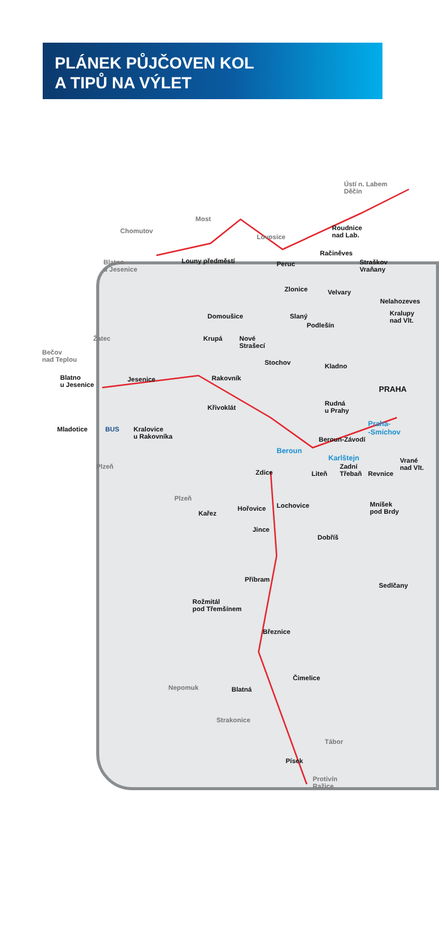PLÁNEK PŮJČOVEN KOL
A TIPŮ NA VÝLET
Ústí n. Labem
Děčín
Most
Chomutov
Lovosice
Blatno
u Jesenice
Roudnice
nad Lab.
Račiněves
Straškov
Vraňany
Louny předměstí Peruc
Zlonice Velvary
Nelahozeves
Domoušice Slaný
Podlešín
Kralupy
nad Vlt.
Žatec Krupá
Nové
Strašecí
Bečov
nad Teplou
Stochov Kladno
Blatno
u Jesenice
Jesenice Rakovník
PRAHA
Rudná
u Prahy
Křivoklát
Mladotice BUS
Kralovice
u Rakovníka
Praha-
-Smíchov
Beroun-Závodí
Beroun
Karlštejn
Plzeň
Zdice Liteň
Zadní
Třebaň
Revnice
Vrané
nad Vlt.
Plzeň
Kařez
Hořovice Lochovice
Mníšek
pod Brdy
Jince
Dobříš
Příbram
Sedlčany
Rožmitál
pod Třemšínem
Březnice
Čimelice
Nepomuk Blatná
Strakonice
Tábor
Písek
Protivín
Ražice